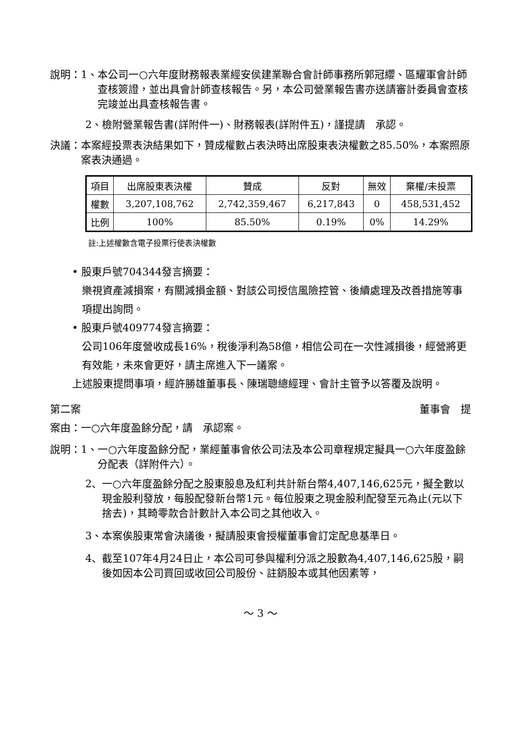說明：1、 本公司一○六年度財務報表業經安侯建業聯合會計師事務所郭冠纓、區耀軍會計師查核簽證，並出具會計師查核報告。另，本公司營業報告書亦送請審計委員會查核完竣並出具查核報告書。
2、檢附營業報告書(詳附件一)、財務報表(詳附件五)，謹提請　承認。
決議： 本案經投票表決結果如下，贊成權數占表決時出席股東表決權數之85.50%，本案照原案表決通過。
| 項目 | 出席股東表決權 | 贊成 | 反對 | 無效 | 棄權/未投票 |
| 權數 | 3,207,108,762 | 2,742,359,467 | 6,217,843 | 0 | 458,531,452 |
| 比例 | 100% | 85.50% | 0.19% | 0% | 14.29% |
註:上述權數含電子投票行使表決權數
• 股東戶號704344發言摘要：
樂視資產減損案，有關減損金額、對該公司授信風險控管、後續處理及改善措施等事項提出詢問。
• 股東戶號409774發言摘要：
公司106年度營收成長16%，稅後淨利為58億，相信公司在一次性減損後，經營將更有效能，未來會更好，請主席進入下一議案。
上述股東提問事項，經許勝雄董事長、陳瑞聰總經理、會計主管予以答覆及說明。
第二案 董事會　提
案由：一○六年度盈餘分配，請　承認案。
說明：1、 一○六年度盈餘分配，業經董事會依公司法及本公司章程規定擬具一○六年度盈餘分配表（詳附件六）。
2、 一○六年度盈餘分配之股東股息及紅利共計新台幣4,407,146,625元，擬全數以現金股利發放，每股配發新台幣1元。每位股東之現金股利配發至元為止(元以下捨去)，其畸零款合計數計入本公司之其他收入。
3、本案俟股東常會決議後，擬請股東會授權董事會訂定配息基準日。
4、 截至107年4月24日止，本公司可參與權利分派之股數為4,407,146,625股，嗣後如因本公司買回或收回公司股份、註銷股本或其他因素等，
～ 3 ～